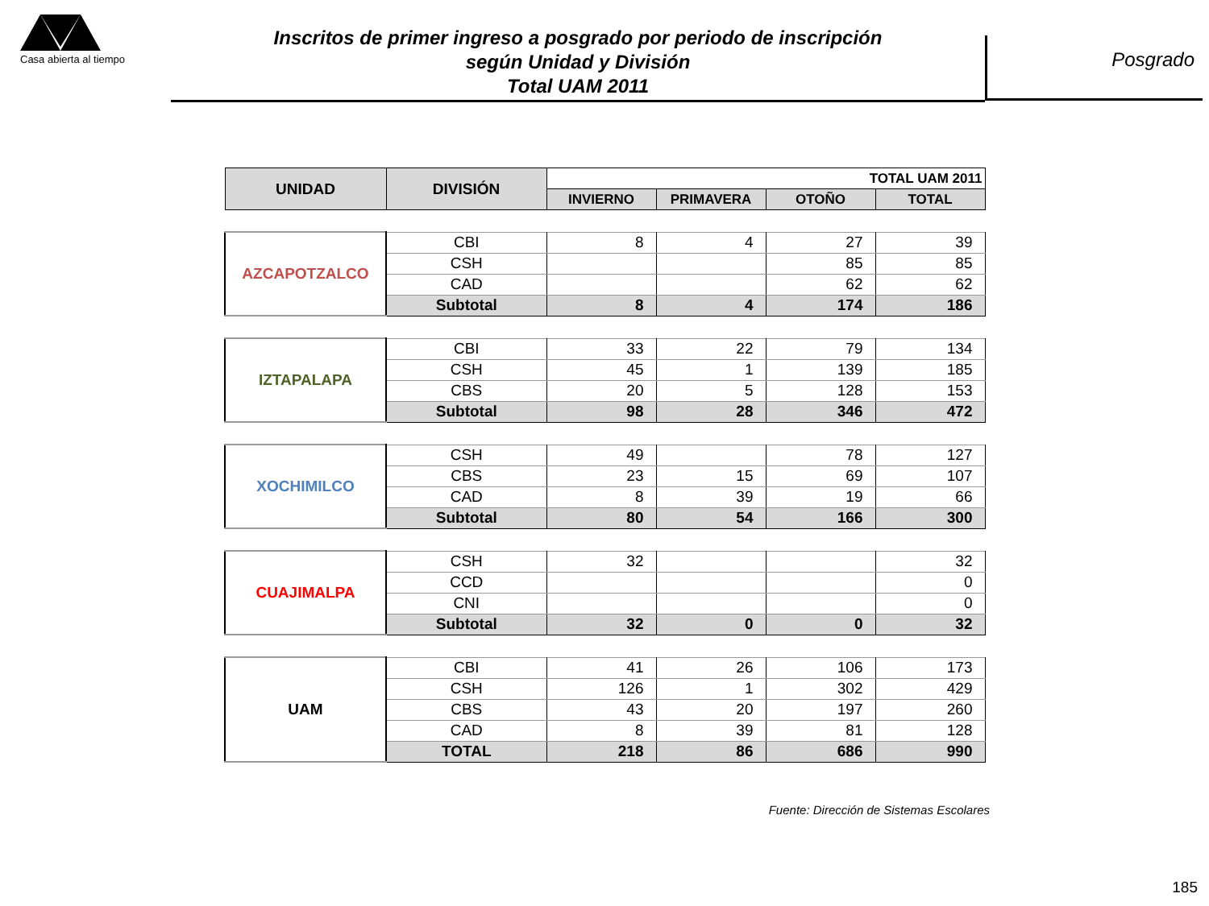Casa abierta al tiempo
Inscritos de primer ingreso a posgrado por periodo de inscripción
según Unidad y División
Total UAM 2011
Posgrado
| UNIDAD | DIVISIÓN | TOTAL UAM 2011 | | | |
| --- | --- | --- | --- | --- | --- |
| | | INVIERNO | PRIMAVERA | OTOÑO | TOTAL |
| AZCAPOTZALCO | CBI | 8 | 4 | 27 | 39 |
| | CSH | | | 85 | 85 |
| | CAD | | | 62 | 62 |
| | Subtotal | 8 | 4 | 174 | 186 |
| IZTAPALAPA | CBI | 33 | 22 | 79 | 134 |
| | CSH | 45 | 1 | 139 | 185 |
| | CBS | 20 | 5 | 128 | 153 |
| | Subtotal | 98 | 28 | 346 | 472 |
| XOCHIMILCO | CSH | 49 | | 78 | 127 |
| | CBS | 23 | 15 | 69 | 107 |
| | CAD | 8 | 39 | 19 | 66 |
| | Subtotal | 80 | 54 | 166 | 300 |
| CUAJIMALPA | CSH | 32 | | | 32 |
| | CCD | | | | 0 |
| | CNI | | | | 0 |
| | Subtotal | 32 | 0 | 0 | 32 |
| UAM | CBI | 41 | 26 | 106 | 173 |
| | CSH | 126 | 1 | 302 | 429 |
| | CBS | 43 | 20 | 197 | 260 |
| | CAD | 8 | 39 | 81 | 128 |
| | TOTAL | 218 | 86 | 686 | 990 |
Fuente: Dirección de Sistemas Escolares
185